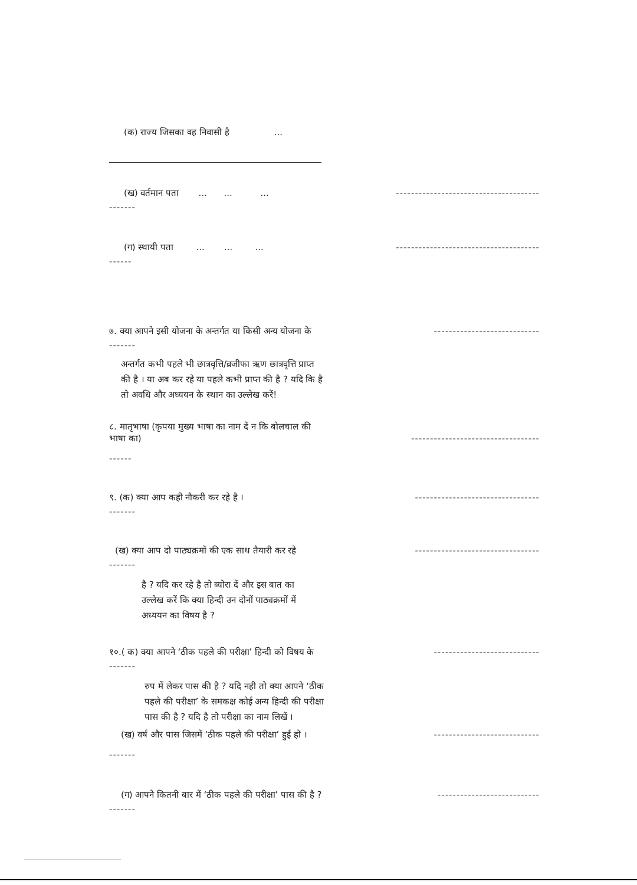(क) राज्य जिसका वह निवासी है ...
(ख) वर्तमान पता ... ... ... --------------------------------------
-------
(ग) स्थायी पता ... ... ... --------------------------------------
------
७. क्या आपने इसी योजना के अन्तर्गत या किसी अन्य योजना के ----------------------------
-------
अन्तर्गत कभी पहले भी छात्रवृत्ति/व्रजीफा ऋण छात्रवृत्ति प्राप्त
की है । या अब कर रहे या पहले कभी प्राप्त की है ? यदि कि है
तो अवधि और अध्ययन के स्थान का उल्लेख करें!
८. मातृभाषा (कृपया मुख्य भाषा का नाम दें न कि बोलचाल की
भाषा का) ----------------------------------
------
९. (क) क्या आप कही नौकरी कर रहे है । ---------------------------------
-------
(ख) क्या आप दो पाठ्यक्रमों की एक साथ तैयारी कर रहे ---------------------------------
-------
है ? यदि कर रहे है तो ब्योरा दें और इस बात का
उल्लेख करें कि क्या हिन्दी उन दोनों पाठ्यक्रमों में
अध्ययन का विषय है ?
१०.( क) क्या आपने ‘ठीक पहले की परीक्षा’ हिन्दी को विषय के ----------------------------
-------
रुप में लेकर पास की है ? यदि नही तो क्या आपने ‘ठीक
पहले की परीक्षा’ के समकक्ष कोई अन्य हिन्दी की परीक्षा
पास की है ? यदि है तो परीक्षा का नाम लिखें ।
(ख) वर्ष और पास जिसमें ‘ठीक पहले की परीक्षा’ हुई हो । ----------------------------
-------
(ग) आपने कितनी बार में ‘ठीक पहले की परीक्षा’ पास की है ? ---------------------------
-------